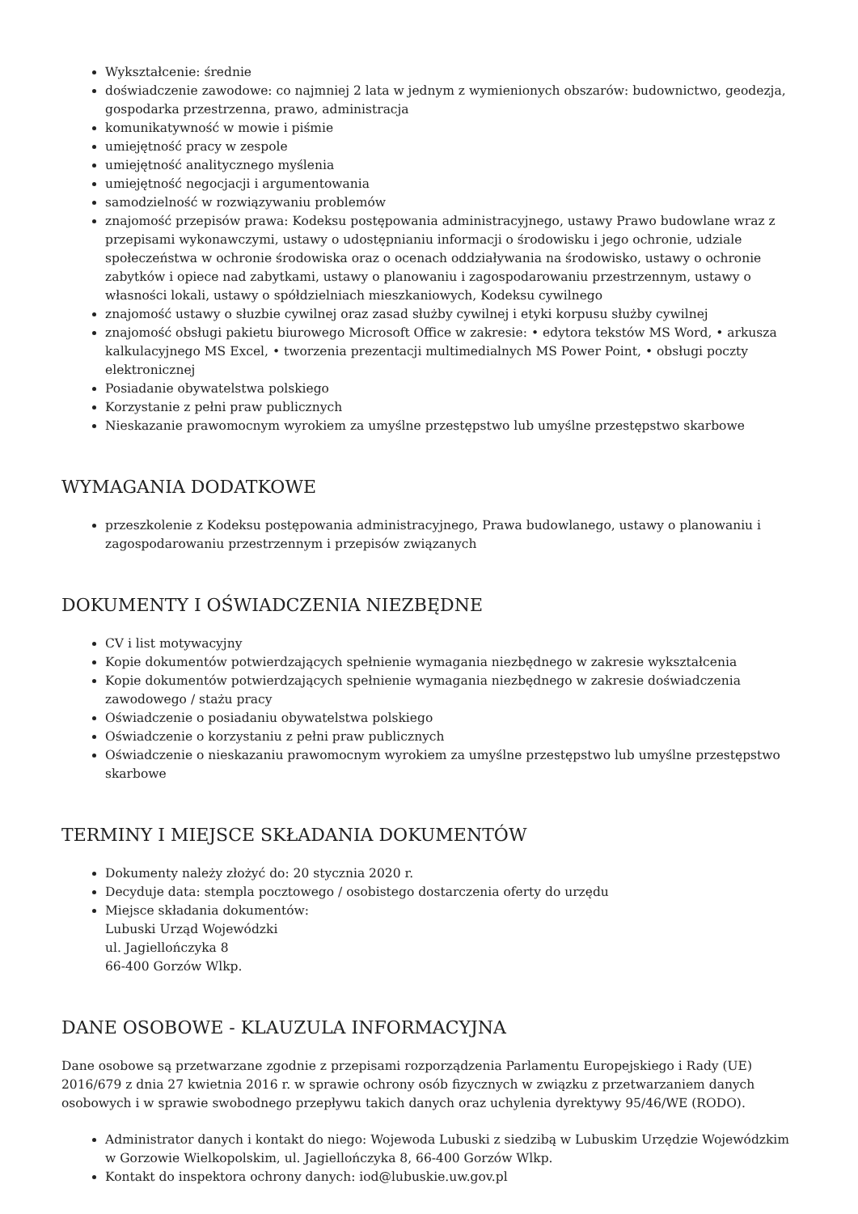Wykształcenie: średnie
doświadczenie zawodowe: co najmniej 2 lata w jednym z wymienionych obszarów: budownictwo, geodezja, gospodarka przestrzenna, prawo, administracja
komunikatywność w mowie i piśmie
umiejętność pracy w zespole
umiejętność analitycznego myślenia
umiejętność negocjacji i argumentowania
samodzielność w rozwiązywaniu problemów
znajomość przepisów prawa: Kodeksu postępowania administracyjnego, ustawy Prawo budowlane wraz z przepisami wykonawczymi, ustawy o udostępnianiu informacji o środowisku i jego ochronie, udziale społeczeństwa w ochronie środowiska oraz o ocenach oddziaływania na środowisko, ustawy o ochronie zabytków i opiece nad zabytkami, ustawy o planowaniu i zagospodarowaniu przestrzennym, ustawy o własności lokali, ustawy o spółdzielniach mieszkaniowych, Kodeksu cywilnego
znajomość ustawy o słuzbie cywilnej oraz zasad służby cywilnej i etyki korpusu służby cywilnej
znajomość obsługi pakietu biurowego Microsoft Office w zakresie: • edytora tekstów MS Word, • arkusza kalkulacyjnego MS Excel, • tworzenia prezentacji multimedialnych MS Power Point, • obsługi poczty elektronicznej
Posiadanie obywatelstwa polskiego
Korzystanie z pełni praw publicznych
Nieskazanie prawomocnym wyrokiem za umyślne przestępstwo lub umyślne przestępstwo skarbowe
WYMAGANIA DODATKOWE
przeszkolenie z Kodeksu postępowania administracyjnego, Prawa budowlanego, ustawy o planowaniu i zagospodarowaniu przestrzennym i przepisów związanych
DOKUMENTY I OŚWIADCZENIA NIEZBĘDNE
CV i list motywacyjny
Kopie dokumentów potwierdzających spełnienie wymagania niezbędnego w zakresie wykształcenia
Kopie dokumentów potwierdzających spełnienie wymagania niezbędnego w zakresie doświadczenia zawodowego / stażu pracy
Oświadczenie o posiadaniu obywatelstwa polskiego
Oświadczenie o korzystaniu z pełni praw publicznych
Oświadczenie o nieskazaniu prawomocnym wyrokiem za umyślne przestępstwo lub umyślne przestępstwo skarbowe
TERMINY I MIEJSCE SKŁADANIA DOKUMENTÓW
Dokumenty należy złożyć do: 20 stycznia 2020 r.
Decyduje data: stempla pocztowego / osobistego dostarczenia oferty do urzędu
Miejsce składania dokumentów:
Lubuski Urząd Wojewódzki
ul. Jagiellończyka 8
66-400 Gorzów Wlkp.
DANE OSOBOWE - KLAUZULA INFORMACYJNA
Dane osobowe są przetwarzane zgodnie z przepisami rozporządzenia Parlamentu Europejskiego i Rady (UE) 2016/679 z dnia 27 kwietnia 2016 r. w sprawie ochrony osób fizycznych w związku z przetwarzaniem danych osobowych i w sprawie swobodnego przepływu takich danych oraz uchylenia dyrektywy 95/46/WE (RODO).
Administrator danych i kontakt do niego: Wojewoda Lubuski z siedzibą w Lubuskim Urzędzie Wojewódzkim w Gorzowie Wielkopolskim, ul. Jagiellończyka 8, 66-400 Gorzów Wlkp.
Kontakt do inspektora ochrony danych: iod@lubuskie.uw.gov.pl